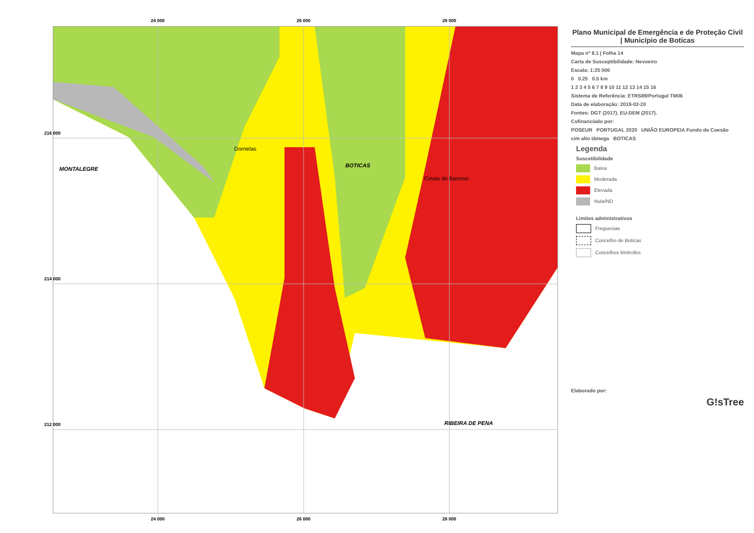24 000 26 000 28 000
Dornelas
BOTICAS
Covas do Barroso
MONTALEGRE
RIBEIRA DE PENA
24 000 26 000 28 000
216 000
214 000
212 000
Plano Municipal de Emergência e de Proteção Civil | Município de Boticas
Mapa nº 8.1 | Folha 14
Carta de Susceptibilidade: Nevoeiro
Escala: 1:25 000
0 0.25 0.5 km
1 2 3 4 5 6 7 8 9 10 11 12 13 14 15 16
Sistema de Referência: ETRS89/Portugal TM06
Data de elaboração: 2019-02-20
Fontes: DGT (2017). EU-DEM (2017).
Cofinanciado por:
POSEUR PORTUGAL 2020 UNIÃO EUROPEIA Fundo de Coesão
cim alto tâmega BOTICAS
Legenda
Suscetibilidade
Baixa
Moderada
Elevada
Nula/ND
Limites administrativos
Freguesias
Concelho de Boticas
Concelhos limítrofes
Elaborado por:
G!sTree